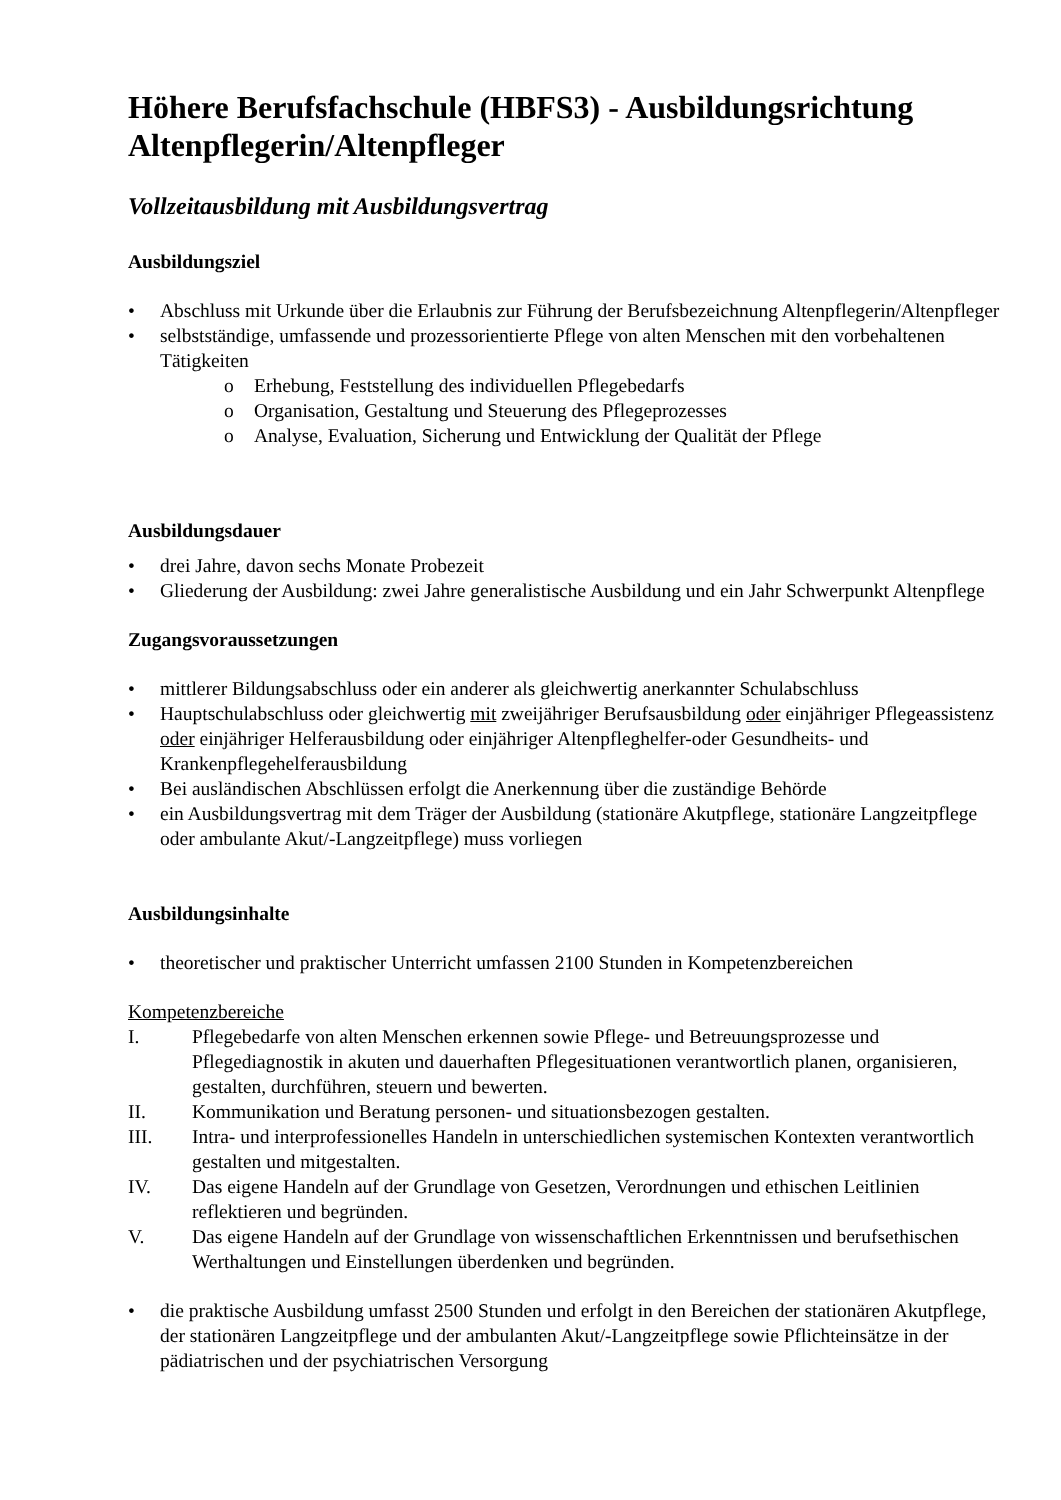Höhere Berufsfachschule (HBFS3) - Ausbildungsrichtung Altenpflegerin/Altenpfleger
Vollzeitausbildung mit Ausbildungsvertrag
Ausbildungsziel
• Abschluss mit Urkunde über die Erlaubnis zur Führung der Berufsbezeichnung Altenpflegerin/Altenpfleger
• selbstständige, umfassende und prozessorientierte Pflege von alten Menschen mit den vorbehaltenen Tätigkeiten
o Erhebung, Feststellung des individuellen Pflegebedarfs
o Organisation, Gestaltung und Steuerung des Pflegeprozesses
o Analyse, Evaluation, Sicherung und Entwicklung der Qualität der Pflege
Ausbildungsdauer
• drei Jahre, davon sechs Monate Probezeit
• Gliederung der Ausbildung: zwei Jahre generalistische Ausbildung und ein Jahr Schwerpunkt Altenpflege
Zugangsvoraussetzungen
• mittlerer Bildungsabschluss oder ein anderer als gleichwertig anerkannter Schulabschluss
• Hauptschulabschluss oder gleichwertig mit zweijähriger Berufsausbildung oder einjähriger Pflegeassistenz oder einjähriger Helferausbildung oder einjähriger Altenpfleghelfer-oder Gesundheits- und Krankenpflegehelferausbildung
• Bei ausländischen Abschlüssen erfolgt die Anerkennung über die zuständige Behörde
• ein Ausbildungsvertrag mit dem Träger der Ausbildung (stationäre Akutpflege, stationäre Langzeitpflege oder ambulante Akut/-Langzeitpflege) muss vorliegen
Ausbildungsinhalte
• theoretischer und praktischer Unterricht umfassen 2100 Stunden in Kompetenzbereichen
Kompetenzbereiche
I. Pflegebedarfe von alten Menschen erkennen sowie Pflege- und Betreuungsprozesse und Pflegediagnostik in akuten und dauerhaften Pflegesituationen verantwortlich planen, organisieren, gestalten, durchführen, steuern und bewerten.
II. Kommunikation und Beratung personen- und situationsbezogen gestalten.
III. Intra- und interprofessionelles Handeln in unterschiedlichen systemischen Kontexten verantwortlich gestalten und mitgestalten.
IV. Das eigene Handeln auf der Grundlage von Gesetzen, Verordnungen und ethischen Leitlinien reflektieren und begründen.
V. Das eigene Handeln auf der Grundlage von wissenschaftlichen Erkenntnissen und berufsethischen Werthaltungen und Einstellungen überdenken und begründen.
• die praktische Ausbildung umfasst 2500 Stunden und erfolgt in den Bereichen der stationären Akutpflege, der stationären Langzeitpflege und der ambulanten Akut/-Langzeitpflege sowie Pflichteinsätze in der pädiatrischen und der psychiatrischen Versorgung